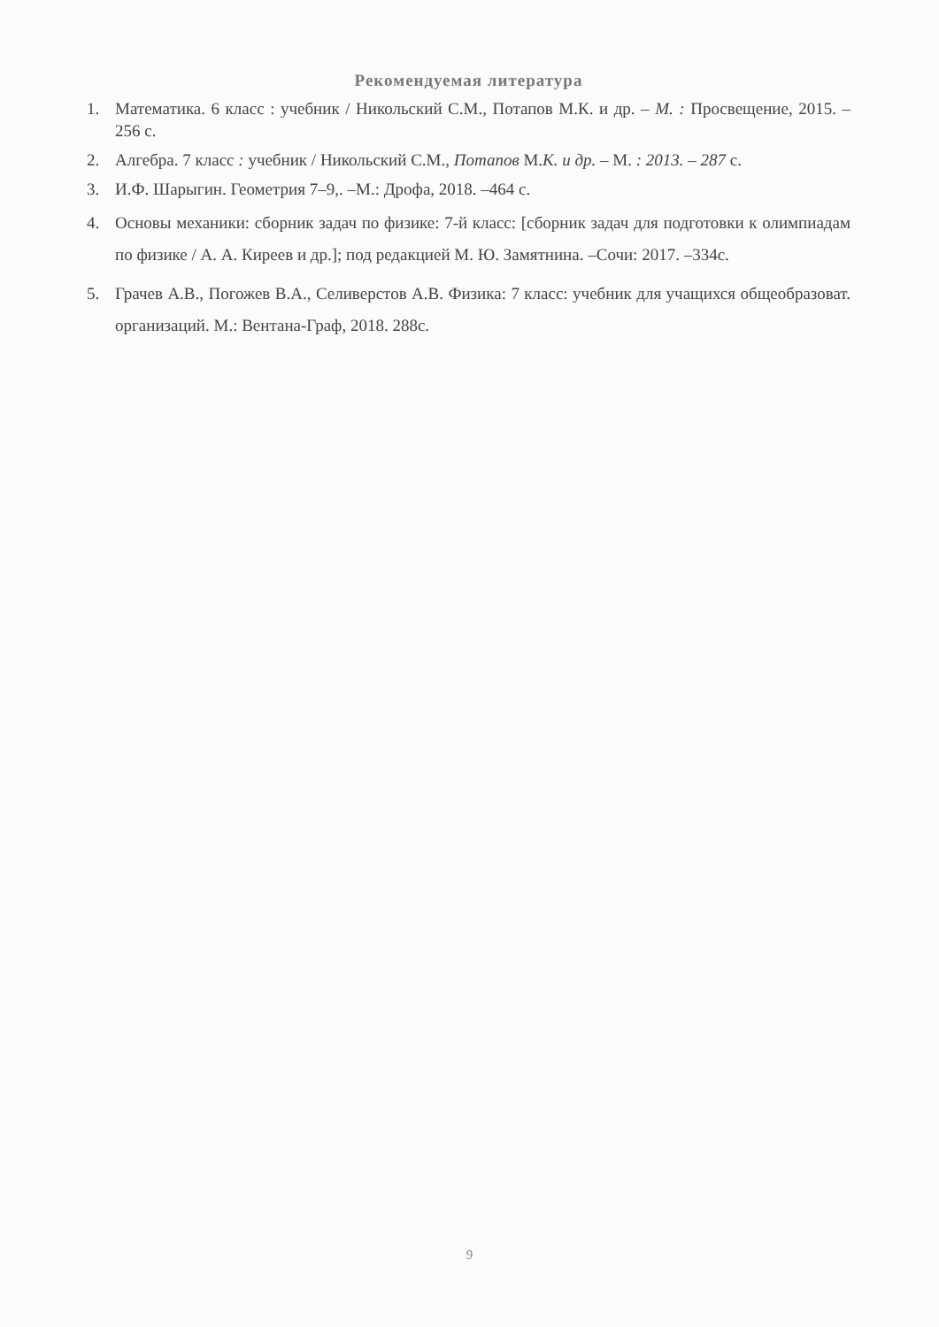Рекомендуемая литература
1. Математика. 6 класс : учебник / Никольский С.М., Потапов М.К. и др. – М. : Просвещение, 2015. – 256 с.
2. Алгебра. 7 класс : учебник / Никольский С.М., Потапов М.К. и др. – М. : 2013. – 287 с.
3. И.Ф. Шарыгин. Геометрия 7–9,. –М.: Дрофа, 2018. –464 с.
4. Основы механики: сборник задач по физике: 7-й класс: [сборник задач для подготовки к олимпиадам по физике / А. А. Киреев и др.]; под редакцией М. Ю. Замятнина. –Сочи: 2017. –334с.
5. Грачев А.В., Погожев В.А., Селиверстов А.В. Физика: 7 класс: учебник для учащихся общеобразоват. организаций. М.: Вентана-Граф, 2018. 288с.
9